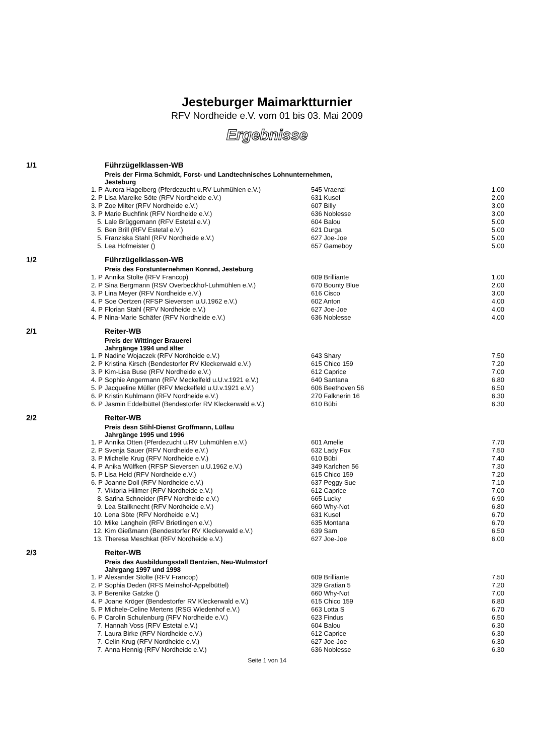Jesteburger Maimarktturnier
RFV Nordheide e.V. vom 01 bis 03. Mai 2009
Ergebnisse
| 1/1 | Führzügelklassen-WB | | |
| | Preis der Firma Schmidt, Forst- und Landtechnisches Lohnunternehmen, Jesteburg | | |
| 1. P | Aurora Hagelberg (Pferdezucht u.RV Luhmühlen e.V.) | 545 Vraenzi | 1.00 |
| 2. P | Lisa Mareike Söte (RFV Nordheide e.V.) | 631 Kusel | 2.00 |
| 3. P | Zoe Milter (RFV Nordheide e.V.) | 607 Billy | 3.00 |
| 3. P | Marie Buchfink (RFV Nordheide e.V.) | 636 Noblesse | 3.00 |
| 5. | Lale Brüggemann (RFV Estetal e.V.) | 604 Balou | 5.00 |
| 5. | Ben Brill (RFV Estetal e.V.) | 621 Durga | 5.00 |
| 5. | Franziska Stahl (RFV Nordheide e.V.) | 627 Joe-Joe | 5.00 |
| 5. | Lea Hofmeister () | 657 Gameboy | 5.00 |
| 1/2 | Führzügelklassen-WB | | |
| | Preis des Forstunternehmen Konrad, Jesteburg | | |
| 1. P | Annika Stolte (RFV Francop) | 609 Brilliante | 1.00 |
| 2. P | Sina Bergmann (RSV Overbeckhof-Luhmühlen e.V.) | 670 Bounty Blue | 2.00 |
| 3. P | Lina Meyer (RFV Nordheide e.V.) | 616 Cisco | 3.00 |
| 4. P | Soe Oertzen (RFSP Sieversen u.U.1962 e.V.) | 602 Anton | 4.00 |
| 4. P | Florian Stahl (RFV Nordheide e.V.) | 627 Joe-Joe | 4.00 |
| 4. P | Nina-Marie Schäfer (RFV Nordheide e.V.) | 636 Noblesse | 4.00 |
| 2/1 | Reiter-WB | | |
| | Preis der Wittinger Brauerei Jahrgänge 1994 und älter | | |
| 1. P | Nadine Wojaczek (RFV Nordheide e.V.) | 643 Shary | 7.50 |
| 2. P | Kristina Kirsch (Bendestorfer RV Kleckerwald e.V.) | 615 Chico 159 | 7.20 |
| 3. P | Kim-Lisa Buse (RFV Nordheide e.V.) | 612 Caprice | 7.00 |
| 4. P | Sophie Angermann (RFV Meckelfeld u.U.v.1921 e.V.) | 640 Santana | 6.80 |
| 5. P | Jacqueline Müller (RFV Meckelfeld u.U.v.1921 e.V.) | 606 Beethoven 56 | 6.50 |
| 6. P | Kristin Kuhlmann (RFV Nordheide e.V.) | 270 Falknerin 16 | 6.30 |
| 6. P | Jasmin Eddelbüttel (Bendestorfer RV Kleckerwald e.V.) | 610 Bübi | 6.30 |
| 2/2 | Reiter-WB | | |
| | Preis desn Stihl-Dienst Groffmann, Lüllau Jahrgänge 1995 und 1996 | | |
| 1. P | Annika Otten (Pferdezucht u.RV Luhmühlen e.V.) | 601 Amelie | 7.70 |
| 2. P | Svenja Sauer (RFV Nordheide e.V.) | 632 Lady Fox | 7.50 |
| 3. P | Michelle Krug (RFV Nordheide e.V.) | 610 Bübi | 7.40 |
| 4. P | Anika Wülfken (RFSP Sieversen u.U.1962 e.V.) | 349 Karlchen 56 | 7.30 |
| 5. P | Lisa Held (RFV Nordheide e.V.) | 615 Chico 159 | 7.20 |
| 6. P | Joanne Doll (RFV Nordheide e.V.) | 637 Peggy Sue | 7.10 |
| 7. | Viktoria Hillmer (RFV Nordheide e.V.) | 612 Caprice | 7.00 |
| 8. | Sarina Schneider (RFV Nordheide e.V.) | 665 Lucky | 6.90 |
| 9. | Lea Stallknecht (RFV Nordheide e.V.) | 660 Why-Not | 6.80 |
| 10. | Lena Söte (RFV Nordheide e.V.) | 631 Kusel | 6.70 |
| 10. | Mike Langhein (RFV Brietlingen e.V.) | 635 Montana | 6.70 |
| 12. | Kim Gießmann (Bendestorfer RV Kleckerwald e.V.) | 639 Sam | 6.50 |
| 13. | Theresa Meschkat (RFV Nordheide e.V.) | 627 Joe-Joe | 6.00 |
| 2/3 | Reiter-WB | | |
| | Preis des Ausbildungsstall Bentzien, Neu-Wulmstorf Jahrgang 1997 und 1998 | | |
| 1. P | Alexander Stolte (RFV Francop) | 609 Brilliante | 7.50 |
| 2. P | Sophia Deden (RFS Meinshof-Appelbüttel) | 329 Gratian 5 | 7.20 |
| 3. P | Berenike Gatzke () | 660 Why-Not | 7.00 |
| 4. P | Joane Kröger (Bendestorfer RV Kleckerwald e.V.) | 615 Chico 159 | 6.80 |
| 5. P | Michele-Celine Mertens (RSG Wiedenhof e.V.) | 663 Lotta S | 6.70 |
| 6. P | Carolin Schulenburg (RFV Nordheide e.V.) | 623 Findus | 6.50 |
| 7. | Hannah Voss (RFV Estetal e.V.) | 604 Balou | 6.30 |
| 7. | Laura Birke (RFV Nordheide e.V.) | 612 Caprice | 6.30 |
| 7. | Celin Krug (RFV Nordheide e.V.) | 627 Joe-Joe | 6.30 |
| 7. | Anna Hennig (RFV Nordheide e.V.) | 636 Noblesse | 6.30 |
Seite 1 von 14